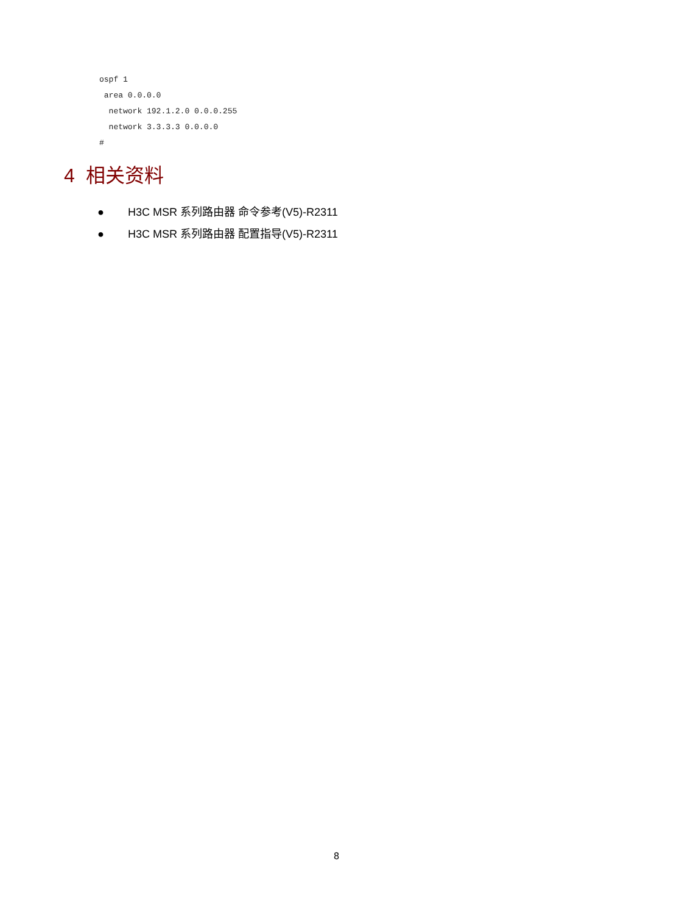ospf 1
 area 0.0.0.0
  network 192.1.2.0 0.0.0.255
  network 3.3.3.3 0.0.0.0
#
4 相关资料
● H3C MSR 系列路由器 命令参考(V5)-R2311
● H3C MSR 系列路由器 配置指导(V5)-R2311
8